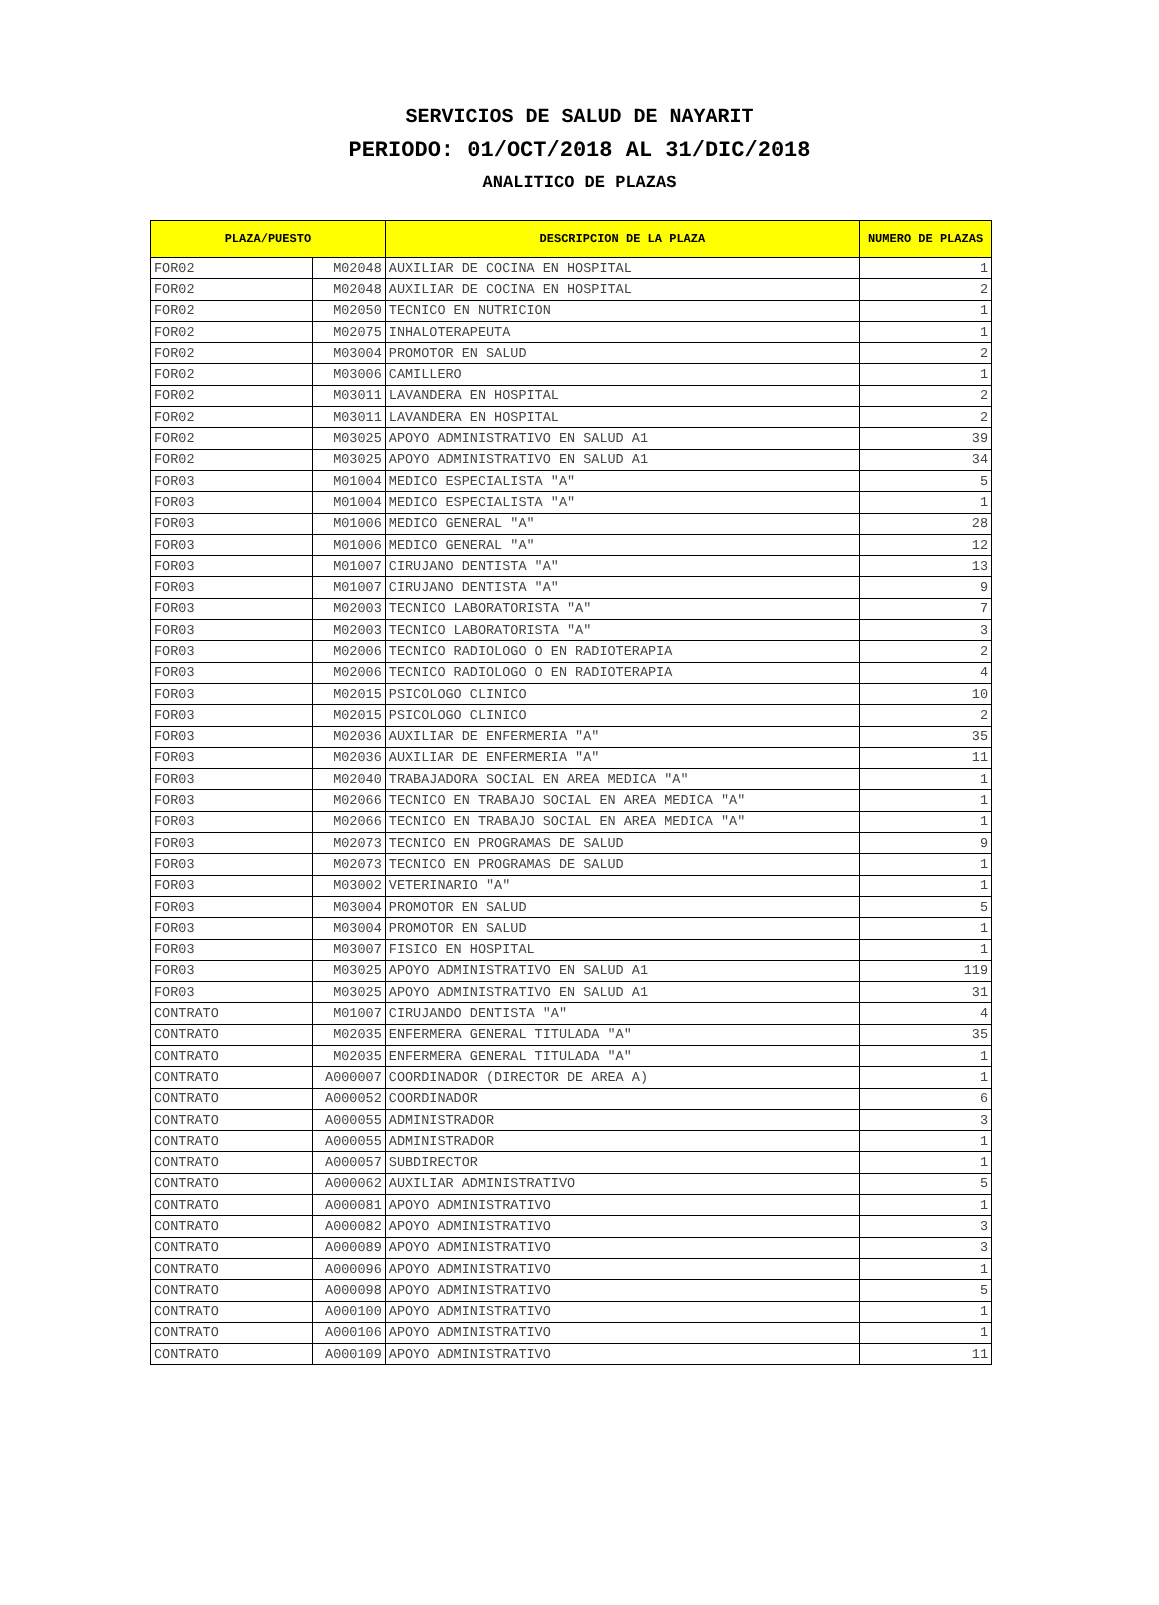SERVICIOS DE SALUD DE NAYARIT
PERIODO: 01/OCT/2018 AL 31/DIC/2018
ANALITICO DE PLAZAS
| PLAZA/PUESTO | | DESCRIPCION DE LA PLAZA | NUMERO DE PLAZAS |
| --- | --- | --- | --- |
| FOR02 | M02048 | AUXILIAR DE COCINA EN HOSPITAL | 1 |
| FOR02 | M02048 | AUXILIAR DE COCINA EN HOSPITAL | 2 |
| FOR02 | M02050 | TECNICO EN NUTRICION | 1 |
| FOR02 | M02075 | INHALOTERAPEUTA | 1 |
| FOR02 | M03004 | PROMOTOR EN SALUD | 2 |
| FOR02 | M03006 | CAMILLERO | 1 |
| FOR02 | M03011 | LAVANDERA EN HOSPITAL | 2 |
| FOR02 | M03011 | LAVANDERA EN HOSPITAL | 2 |
| FOR02 | M03025 | APOYO ADMINISTRATIVO EN SALUD A1 | 39 |
| FOR02 | M03025 | APOYO ADMINISTRATIVO EN SALUD A1 | 34 |
| FOR03 | M01004 | MEDICO ESPECIALISTA "A" | 5 |
| FOR03 | M01004 | MEDICO ESPECIALISTA "A" | 1 |
| FOR03 | M01006 | MEDICO GENERAL "A" | 28 |
| FOR03 | M01006 | MEDICO GENERAL "A" | 12 |
| FOR03 | M01007 | CIRUJANO DENTISTA "A" | 13 |
| FOR03 | M01007 | CIRUJANO DENTISTA "A" | 9 |
| FOR03 | M02003 | TECNICO LABORATORISTA "A" | 7 |
| FOR03 | M02003 | TECNICO LABORATORISTA "A" | 3 |
| FOR03 | M02006 | TECNICO RADIOLOGO O EN RADIOTERAPIA | 2 |
| FOR03 | M02006 | TECNICO RADIOLOGO O EN RADIOTERAPIA | 4 |
| FOR03 | M02015 | PSICOLOGO CLINICO | 10 |
| FOR03 | M02015 | PSICOLOGO CLINICO | 2 |
| FOR03 | M02036 | AUXILIAR DE ENFERMERIA "A" | 35 |
| FOR03 | M02036 | AUXILIAR DE ENFERMERIA "A" | 11 |
| FOR03 | M02040 | TRABAJADORA SOCIAL EN AREA MEDICA "A" | 1 |
| FOR03 | M02066 | TECNICO EN TRABAJO SOCIAL EN AREA MEDICA "A" | 1 |
| FOR03 | M02066 | TECNICO EN TRABAJO SOCIAL EN AREA MEDICA "A" | 1 |
| FOR03 | M02073 | TECNICO EN PROGRAMAS DE SALUD | 9 |
| FOR03 | M02073 | TECNICO EN PROGRAMAS DE SALUD | 1 |
| FOR03 | M03002 | VETERINARIO "A" | 1 |
| FOR03 | M03004 | PROMOTOR EN SALUD | 5 |
| FOR03 | M03004 | PROMOTOR EN SALUD | 1 |
| FOR03 | M03007 | FISICO EN HOSPITAL | 1 |
| FOR03 | M03025 | APOYO ADMINISTRATIVO EN SALUD A1 | 119 |
| FOR03 | M03025 | APOYO ADMINISTRATIVO EN SALUD A1 | 31 |
| CONTRATO | M01007 | CIRUJANDO DENTISTA "A" | 4 |
| CONTRATO | M02035 | ENFERMERA GENERAL TITULADA "A" | 35 |
| CONTRATO | M02035 | ENFERMERA GENERAL TITULADA "A" | 1 |
| CONTRATO | A000007 | COORDINADOR (DIRECTOR DE AREA A) | 1 |
| CONTRATO | A000052 | COORDINADOR | 6 |
| CONTRATO | A000055 | ADMINISTRADOR | 3 |
| CONTRATO | A000055 | ADMINISTRADOR | 1 |
| CONTRATO | A000057 | SUBDIRECTOR | 1 |
| CONTRATO | A000062 | AUXILIAR ADMINISTRATIVO | 5 |
| CONTRATO | A000081 | APOYO ADMINISTRATIVO | 1 |
| CONTRATO | A000082 | APOYO ADMINISTRATIVO | 3 |
| CONTRATO | A000089 | APOYO ADMINISTRATIVO | 3 |
| CONTRATO | A000096 | APOYO ADMINISTRATIVO | 1 |
| CONTRATO | A000098 | APOYO ADMINISTRATIVO | 5 |
| CONTRATO | A000100 | APOYO ADMINISTRATIVO | 1 |
| CONTRATO | A000106 | APOYO ADMINISTRATIVO | 1 |
| CONTRATO | A000109 | APOYO ADMINISTRATIVO | 11 |